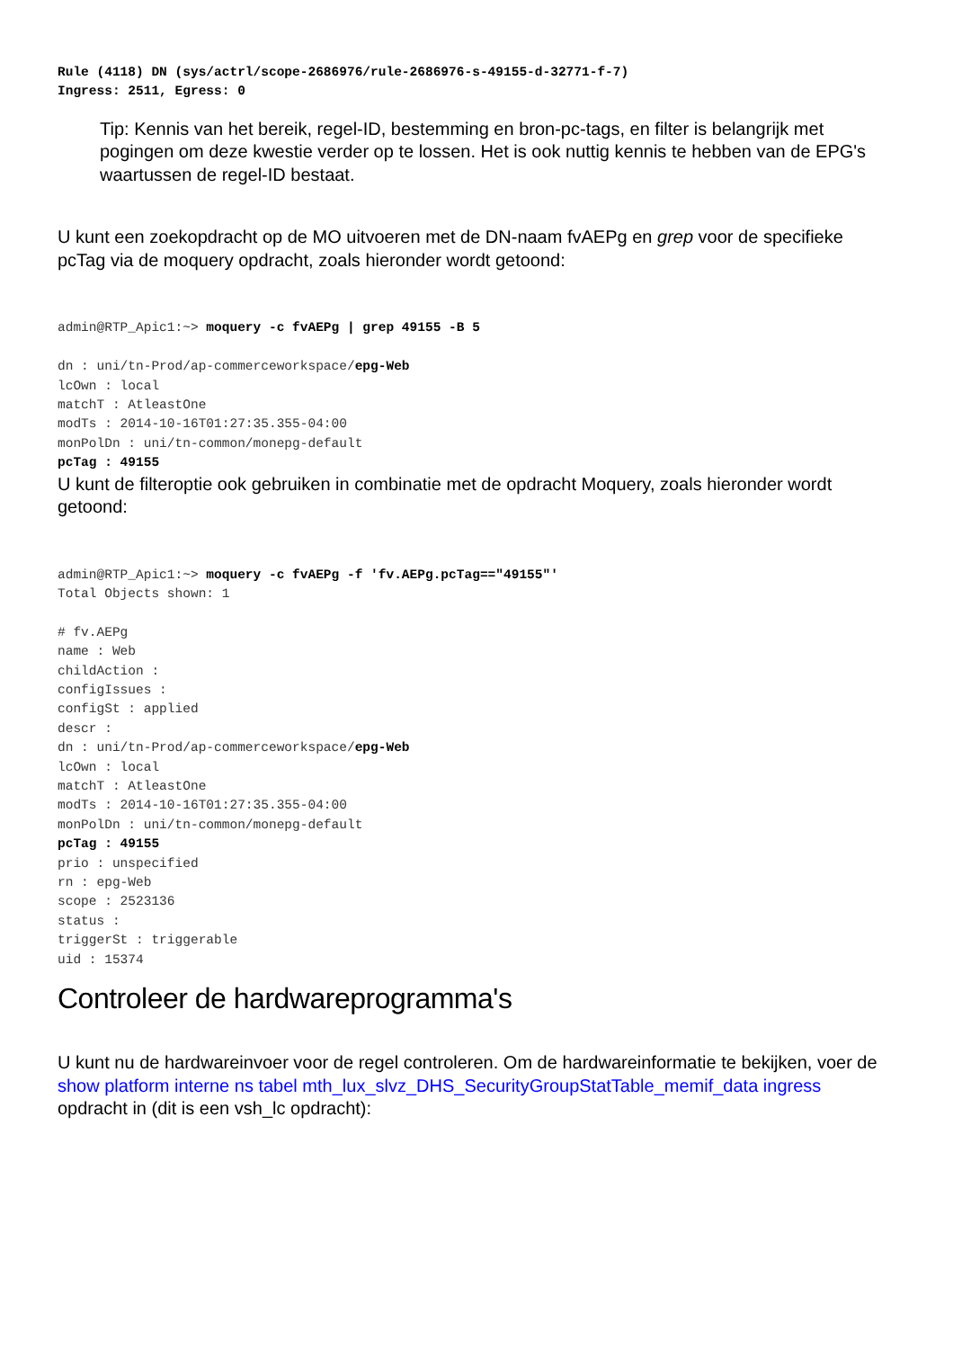Rule (4118) DN (sys/actrl/scope-2686976/rule-2686976-s-49155-d-32771-f-7)
Ingress: 2511, Egress: 0
Tip: Kennis van het bereik, regel-ID, bestemming en bron-pc-tags, en filter is belangrijk met pogingen om deze kwestie verder op te lossen. Het is ook nuttig kennis te hebben van de EPG's waartussen de regel-ID bestaat.
U kunt een zoekopdracht op de MO uitvoeren met de DN-naam fvAEPg en grep voor de specifieke pcTag via de moquery opdracht, zoals hieronder wordt getoond:
admin@RTP_Apic1:~> moquery -c fvAEPg | grep 49155 -B 5

dn : uni/tn-Prod/ap-commerceworkspace/epg-Web
lcOwn : local
matchT : AtleastOne
modTs : 2014-10-16T01:27:35.355-04:00
monPolDn : uni/tn-common/monepg-default
pcTag : 49155
U kunt de filteroptie ook gebruiken in combinatie met de opdracht Moquery, zoals hieronder wordt getoond:
admin@RTP_Apic1:~> moquery -c fvAEPg -f 'fv.AEPg.pcTag=="49155"'
Total Objects shown: 1

# fv.AEPg
name : Web
childAction :
configIssues :
configSt : applied
descr :
dn : uni/tn-Prod/ap-commerceworkspace/epg-Web
lcOwn : local
matchT : AtleastOne
modTs : 2014-10-16T01:27:35.355-04:00
monPolDn : uni/tn-common/monepg-default
pcTag : 49155
prio : unspecified
rn : epg-Web
scope : 2523136
status :
triggerSt : triggerable
uid : 15374
Controleer de hardwareprogramma's
U kunt nu de hardwareinvoer voor de regel controleren. Om de hardwareinformatie te bekijken, voer de show platform interne ns tabel mth_lux_slvz_DHS_SecurityGroupStatTable_memif_data ingress opdracht in (dit is een vsh_lc opdracht):